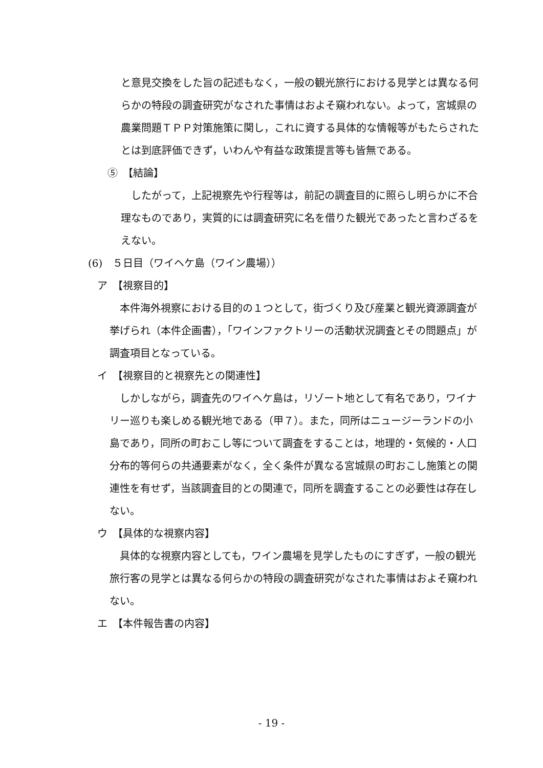と意見交換をした旨の記述もなく，一般の観光旅行における見学とは異なる何らかの特段の調査研究がなされた事情はおよそ窺われない。よって，宮城県の農業問題ＴＰＰ対策施策に関し，これに資する具体的な情報等がもたらされたとは到底評価できず，いわんや有益な政策提言等も皆無である。
⑤　【結論】
　したがって，上記視察先や行程等は，前記の調査目的に照らし明らかに不合理なものであり，実質的には調査研究に名を借りた観光であったと言わざるをえない。
(6)　５日目（ワイヘケ島（ワイン農場））
ア　【視察目的】
　本件海外視察における目的の１つとして，街づくり及び産業と観光資源調査が挙げられ（本件企画書），「ワインファクトリーの活動状況調査とその問題点」が調査項目となっている。
イ　【視察目的と視察先との関連性】
　しかしながら，調査先のワイヘケ島は，リゾート地として有名であり，ワイナリー巡りも楽しめる観光地である（甲７）。また，同所はニュージーランドの小島であり，同所の町おこし等について調査をすることは，地理的・気候的・人口分布的等何らの共通要素がなく，全く条件が異なる宮城県の町おこし施策との関連性を有せず，当該調査目的との関連で，同所を調査することの必要性は存在しない。
ウ　【具体的な視察内容】
　具体的な視察内容としても，ワイン農場を見学したものにすぎず，一般の観光旅行客の見学とは異なる何らかの特段の調査研究がなされた事情はおよそ窺われない。
エ　【本件報告書の内容】
- 19 -